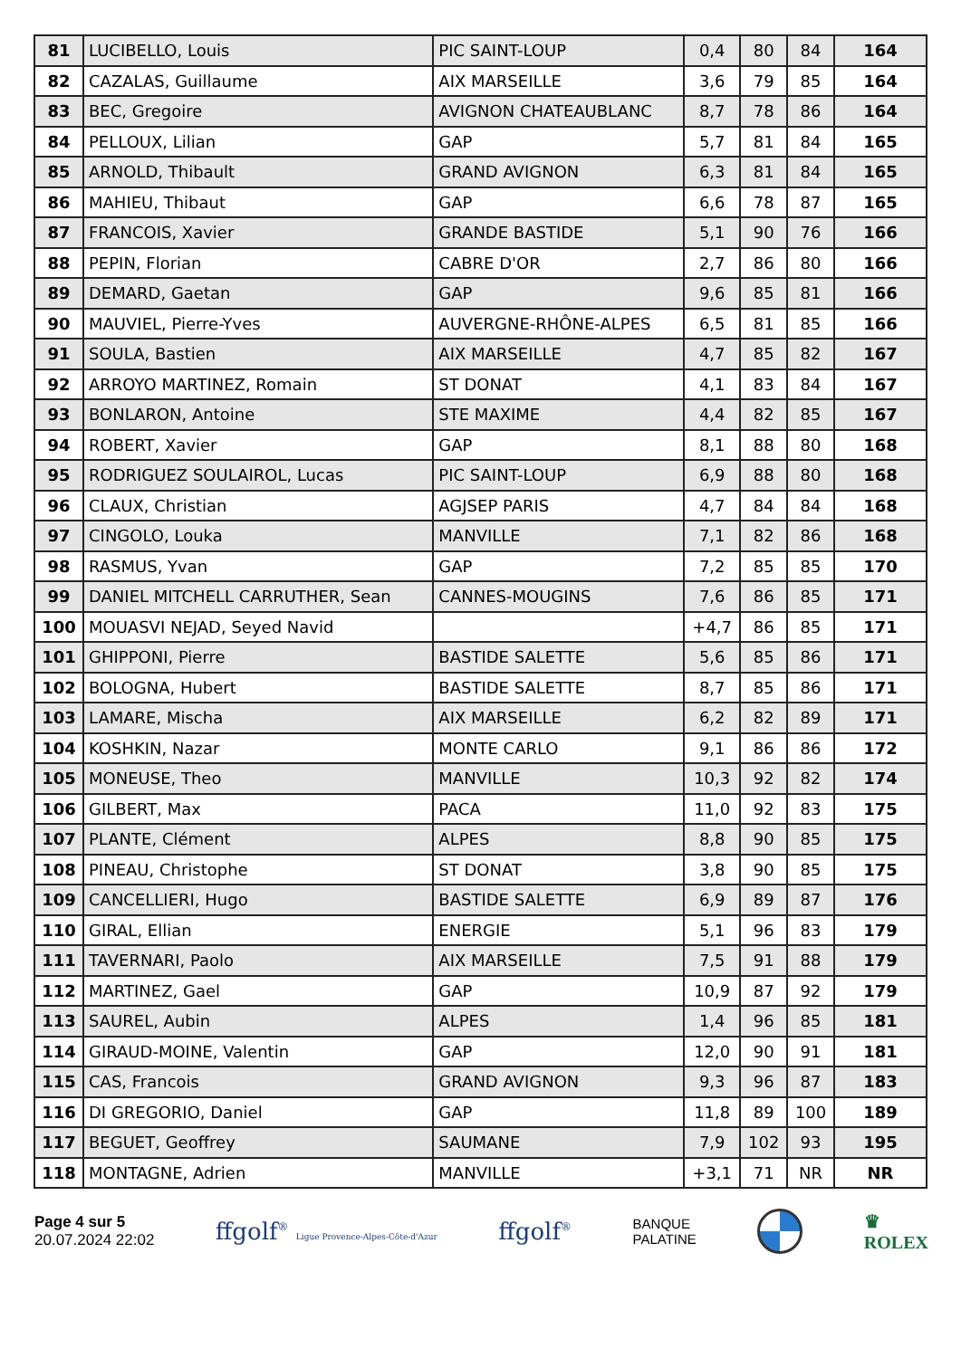| 81 | LUCIBELLO, Louis | PIC SAINT-LOUP | 0,4 | 80 | 84 | 164 |
| 82 | CAZALAS, Guillaume | AIX MARSEILLE | 3,6 | 79 | 85 | 164 |
| 83 | BEC, Gregoire | AVIGNON CHATEAUBLANC | 8,7 | 78 | 86 | 164 |
| 84 | PELLOUX, Lilian | GAP | 5,7 | 81 | 84 | 165 |
| 85 | ARNOLD, Thibault | GRAND AVIGNON | 6,3 | 81 | 84 | 165 |
| 86 | MAHIEU, Thibaut | GAP | 6,6 | 78 | 87 | 165 |
| 87 | FRANCOIS, Xavier | GRANDE BASTIDE | 5,1 | 90 | 76 | 166 |
| 88 | PEPIN, Florian | CABRE D'OR | 2,7 | 86 | 80 | 166 |
| 89 | DEMARD, Gaetan | GAP | 9,6 | 85 | 81 | 166 |
| 90 | MAUVIEL, Pierre-Yves | AUVERGNE-RHÔNE-ALPES | 6,5 | 81 | 85 | 166 |
| 91 | SOULA, Bastien | AIX MARSEILLE | 4,7 | 85 | 82 | 167 |
| 92 | ARROYO MARTINEZ, Romain | ST DONAT | 4,1 | 83 | 84 | 167 |
| 93 | BONLARON, Antoine | STE MAXIME | 4,4 | 82 | 85 | 167 |
| 94 | ROBERT, Xavier | GAP | 8,1 | 88 | 80 | 168 |
| 95 | RODRIGUEZ SOULAIROL, Lucas | PIC SAINT-LOUP | 6,9 | 88 | 80 | 168 |
| 96 | CLAUX, Christian | AGJSEP PARIS | 4,7 | 84 | 84 | 168 |
| 97 | CINGOLO, Louka | MANVILLE | 7,1 | 82 | 86 | 168 |
| 98 | RASMUS, Yvan | GAP | 7,2 | 85 | 85 | 170 |
| 99 | DANIEL MITCHELL CARRUTHER, Sean | CANNES-MOUGINS | 7,6 | 86 | 85 | 171 |
| 100 | MOUASVI NEJAD, Seyed Navid | | +4,7 | 86 | 85 | 171 |
| 101 | GHIPPONI, Pierre | BASTIDE SALETTE | 5,6 | 85 | 86 | 171 |
| 102 | BOLOGNA, Hubert | BASTIDE SALETTE | 8,7 | 85 | 86 | 171 |
| 103 | LAMARE, Mischa | AIX MARSEILLE | 6,2 | 82 | 89 | 171 |
| 104 | KOSHKIN, Nazar | MONTE CARLO | 9,1 | 86 | 86 | 172 |
| 105 | MONEUSE, Theo | MANVILLE | 10,3 | 92 | 82 | 174 |
| 106 | GILBERT, Max | PACA | 11,0 | 92 | 83 | 175 |
| 107 | PLANTE, Clément | ALPES | 8,8 | 90 | 85 | 175 |
| 108 | PINEAU, Christophe | ST DONAT | 3,8 | 90 | 85 | 175 |
| 109 | CANCELLIERI, Hugo | BASTIDE SALETTE | 6,9 | 89 | 87 | 176 |
| 110 | GIRAL, Ellian | ENERGIE | 5,1 | 96 | 83 | 179 |
| 111 | TAVERNARI, Paolo | AIX MARSEILLE | 7,5 | 91 | 88 | 179 |
| 112 | MARTINEZ, Gael | GAP | 10,9 | 87 | 92 | 179 |
| 113 | SAUREL, Aubin | ALPES | 1,4 | 96 | 85 | 181 |
| 114 | GIRAUD-MOINE, Valentin | GAP | 12,0 | 90 | 91 | 181 |
| 115 | CAS, Francois | GRAND AVIGNON | 9,3 | 96 | 87 | 183 |
| 116 | DI GREGORIO, Daniel | GAP | 11,8 | 89 | 100 | 189 |
| 117 | BEGUET, Geoffrey | SAUMANE | 7,9 | 102 | 93 | 195 |
| 118 | MONTAGNE, Adrien | MANVILLE | +3,1 | 71 | NR | NR |
Page 4 sur 5
20.07.2024 22:02
ffgolf<sup>®</sup> Ligue Provence-Alpes-Côte-d'Azur
ffgolf<sup>®</sup>
BANQUE
PALATINE
♛
ROLEX